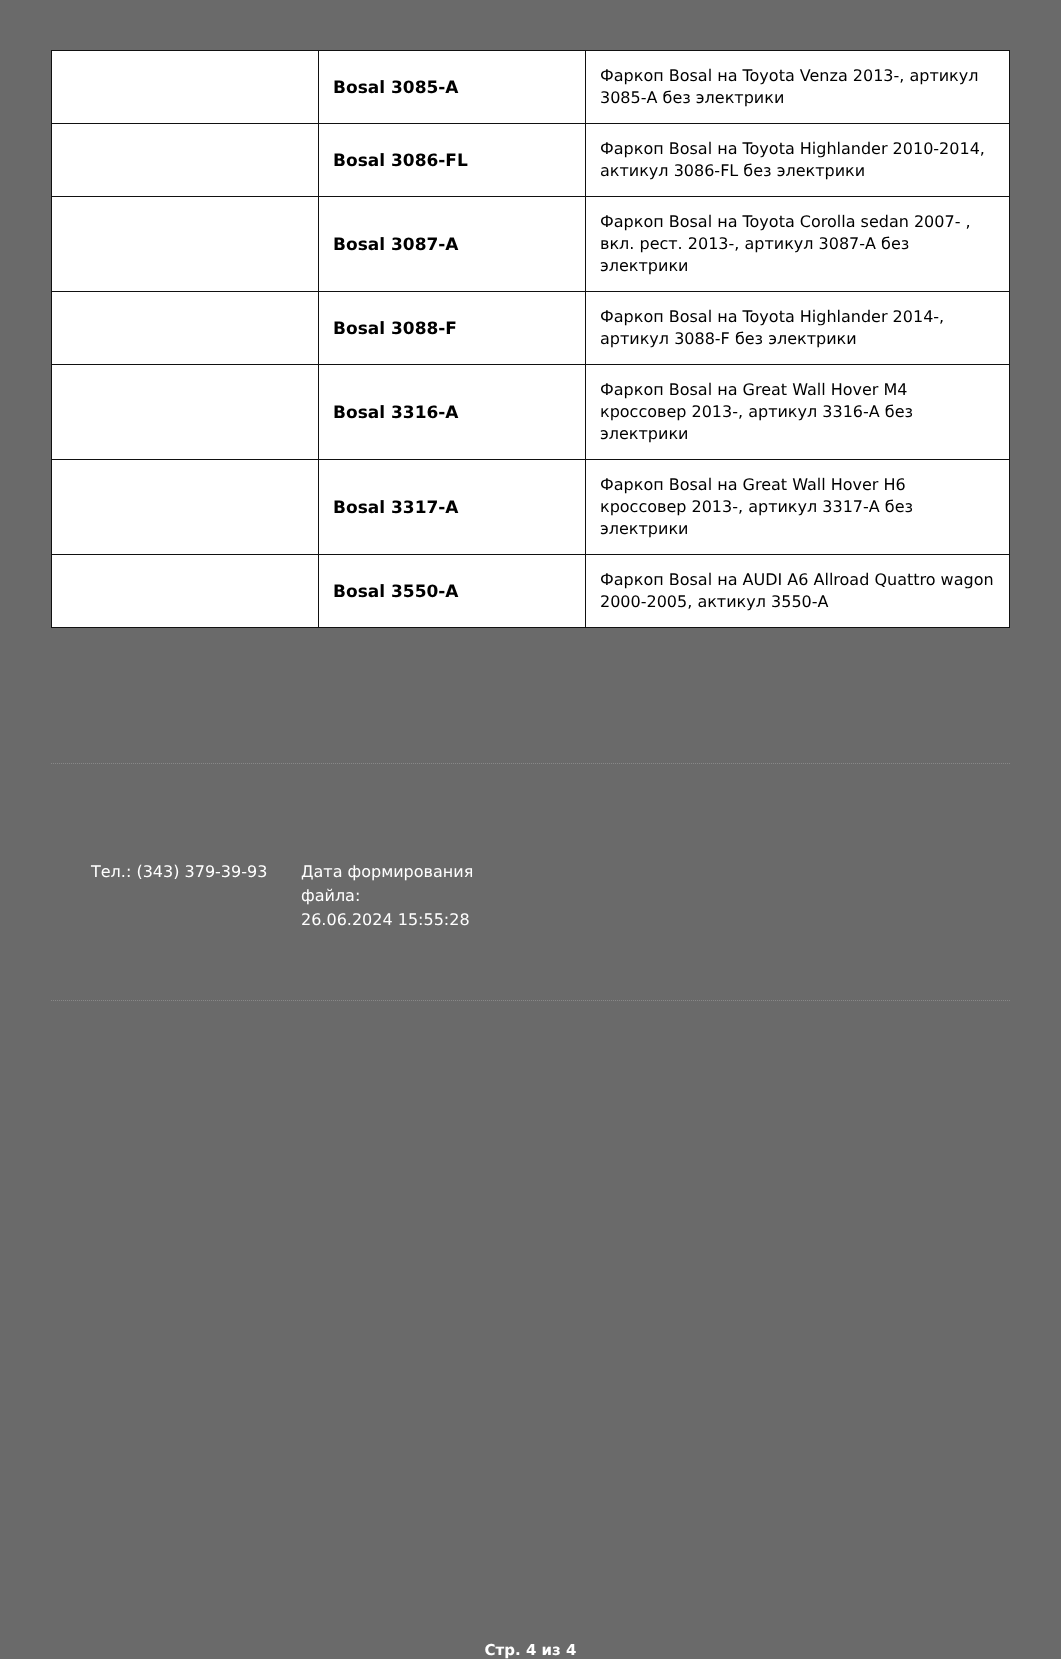| | Bosal 3085-A | Фаркоп Bosal на Toyota Venza 2013-, артикул 3085-A без электрики |
| | Bosal 3086-FL | Фаркоп Bosal на Toyota Highlander 2010-2014, актикул 3086-FL без электрики |
| | Bosal 3087-A | Фаркоп Bosal на Toyota Corolla sedan 2007- , вкл. рест. 2013-, артикул 3087-A без электрики |
| | Bosal 3088-F | Фаркоп Bosal на Toyota Highlander 2014-, артикул 3088-F без электрики |
| | Bosal 3316-A | Фаркоп Bosal на Great Wall Hover M4 кроссовер 2013-, артикул 3316-A без электрики |
| | Bosal 3317-A | Фаркоп Bosal на Great Wall Hover H6 кроссовер 2013-, артикул 3317-A без электрики |
| | Bosal 3550-A | Фаркоп Bosal на AUDI A6 Allroad Quattro wagon 2000-2005, актикул 3550-A |
Тел.: (343) 379-39-93 Дата формирования файла:
26.06.2024 15:55:28
Стр. 4 из 4